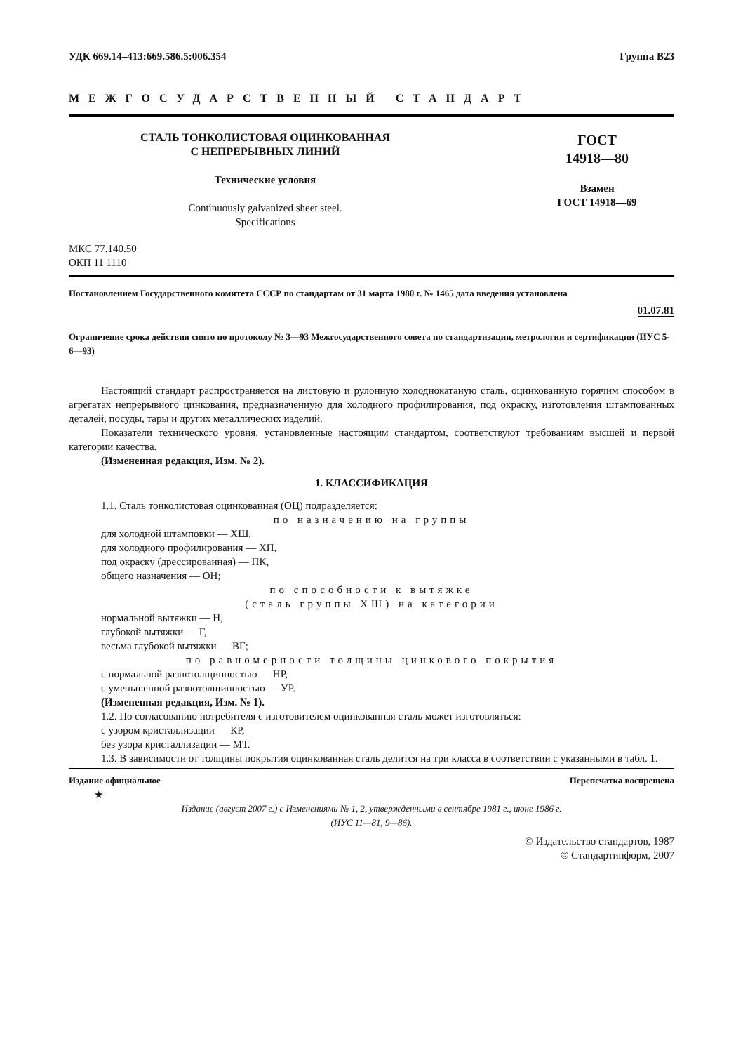УДК 669.14–413:669.586.5:006.354 Группа В23
МЕЖГОСУДАРСТВЕННЫЙ СТАНДАРТ
СТАЛЬ ТОНКОЛИСТОВАЯ ОЦИНКОВАННАЯ
С НЕПРЕРЫВНЫХ ЛИНИЙ
Технические условия
Continuously galvanized sheet steel.
Specifications
ГОСТ
14918—80
Взамен
ГОСТ 14918—69
МКС 77.140.50
ОКП 11 1110
Постановлением Государственного комитета СССР по стандартам от 31 марта 1980 г. № 1465 дата введения установлена
01.07.81
Ограничение срока действия снято по протоколу № 3—93 Межгосударственного совета по стандартизации, метрологии и сертификации (ИУС 5-6—93)
Настоящий стандарт распространяется на листовую и рулонную холоднокатаную сталь, оцинкованную горячим способом в агрегатах непрерывного цинкования, предназначенную для холодного профилирования, под окраску, изготовления штампованных деталей, посуды, тары и других металлических изделий.
Показатели технического уровня, установленные настоящим стандартом, соответствуют требованиям высшей и первой категории качества.
(Измененная редакция, Изм. № 2).
1. КЛАССИФИКАЦИЯ
1.1. Сталь тонколистовая оцинкованная (ОЦ) подразделяется:
по назначению на группы
для холодной штамповки — ХШ,
для холодного профилирования — ХП,
под окраску (дрессированная) — ПК,
общего назначения — ОН;
по способности к вытяжке
(сталь группы ХШ) на категории
нормальной вытяжки — Н,
глубокой вытяжки — Г,
весьма глубокой вытяжки — ВГ;
по равномерности толщины цинкового покрытия
с нормальной разнотолщинностью — НР,
с уменьшенной разнотолщинностью — УР.
(Измененная редакция, Изм. № 1).
1.2. По согласованию потребителя с изготовителем оцинкованная сталь может изготовляться:
с узором кристаллизации — КР,
без узора кристаллизации — МТ.
1.3. В зависимости от толщины покрытия оцинкованная сталь делится на три класса в соответствии с указанными в табл. 1.
Издание официальное Перепечатка воспрещена
★
Издание (август 2007 г.) с Изменениями № 1, 2, утвержденными в сентябре 1981 г., июне 1986 г.
(ИУС 11—81, 9—86).
© Издательство стандартов, 1987
© Стандартинформ, 2007